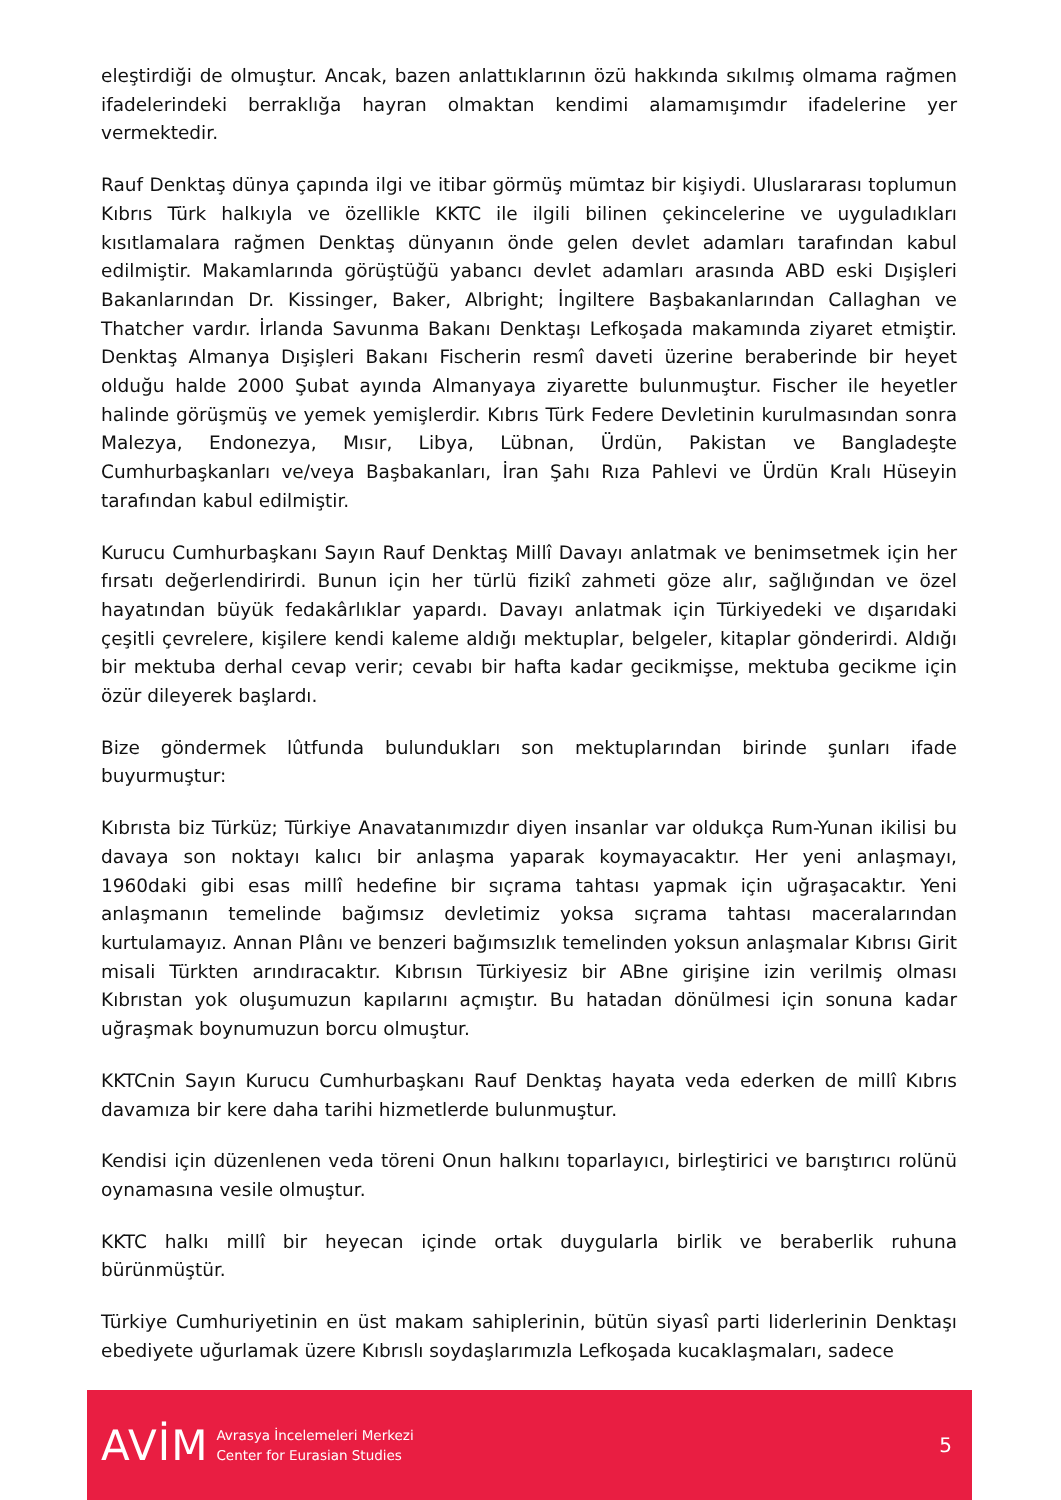eleştirdiği de olmuştur. Ancak, bazen anlattıklarının özü hakkında sıkılmış olmama rağmen ifadelerindeki berraklığa hayran olmaktan kendimi alamamışımdır ifadelerine yer vermektedir.
Rauf Denktaş dünya çapında ilgi ve itibar görmüş mümtaz bir kişiydi. Uluslararası toplumun Kıbrıs Türk halkıyla ve özellikle KKTC ile ilgili bilinen çekincelerine ve uyguladıkları kısıtlamalara rağmen Denktaş dünyanın önde gelen devlet adamları tarafından kabul edilmiştir. Makamlarında görüştüğü yabancı devlet adamları arasında ABD eski Dışişleri Bakanlarından Dr. Kissinger, Baker, Albright; İngiltere Başbakanlarından Callaghan ve Thatcher vardır. İrlanda Savunma Bakanı Denktaşı Lefkoşada makamında ziyaret etmiştir. Denktaş Almanya Dışişleri Bakanı Fischerin resmî daveti üzerine beraberinde bir heyet olduğu halde 2000 Şubat ayında Almanyaya ziyarette bulunmuştur. Fischer ile heyetler halinde görüşmüş ve yemek yemişlerdir. Kıbrıs Türk Federe Devletinin kurulmasından sonra Malezya, Endonezya, Mısır, Libya, Lübnan, Ürdün, Pakistan ve Bangladeşte Cumhurbaşkanları ve/veya Başbakanları, İran Şahı Rıza Pahlevi ve Ürdün Kralı Hüseyin tarafından kabul edilmiştir.
Kurucu Cumhurbaşkanı Sayın Rauf Denktaş Millî Davayı anlatmak ve benimsetmek için her fırsatı değerlendirirdi. Bunun için her türlü fizikî zahmeti göze alır, sağlığından ve özel hayatından büyük fedakârlıklar yapardı. Davayı anlatmak için Türkiyedeki ve dışarıdaki çeşitli çevrelere, kişilere kendi kaleme aldığı mektuplar, belgeler, kitaplar gönderirdi. Aldığı bir mektuba derhal cevap verir; cevabı bir hafta kadar gecikmişse, mektuba gecikme için özür dileyerek başlardı.
Bize göndermek lûtfunda bulundukları son mektuplarından birinde şunları ifade buyurmuştur:
Kıbrısta biz Türküz; Türkiye Anavatanımızdır diyen insanlar var oldukça Rum-Yunan ikilisi bu davaya son noktayı kalıcı bir anlaşma yaparak koymayacaktır. Her yeni anlaşmayı, 1960daki gibi esas millî hedefine bir sıçrama tahtası yapmak için uğraşacaktır. Yeni anlaşmanın temelinde bağımsız devletimiz yoksa sıçrama tahtası maceralarından kurtulamayız. Annan Plânı ve benzeri bağımsızlık temelinden yoksun anlaşmalar Kıbrısı Girit misali Türkten arındıracaktır. Kıbrısın Türkiyesiz bir ABne girişine izin verilmiş olması Kıbrıstan yok oluşumuzun kapılarını açmıştır. Bu hatadan dönülmesi için sonuna kadar uğraşmak boynumuzun borcu olmuştur.
KKTCnin Sayın Kurucu Cumhurbaşkanı Rauf Denktaş hayata veda ederken de millî Kıbrıs davamıza bir kere daha tarihi hizmetlerde bulunmuştur.
Kendisi için düzenlenen veda töreni Onun halkını toparlayıcı, birleştirici ve barıştırıcı rolünü oynamasına vesile olmuştur.
KKTC halkı millî bir heyecan içinde ortak duygularla birlik ve beraberlik ruhuna bürünmüştür.
Türkiye Cumhuriyetinin en üst makam sahiplerinin, bütün siyasî parti liderlerinin Denktaşı ebediyete uğurlamak üzere Kıbrıslı soydaşlarımızla Lefkoşada kucaklaşmaları, sadece
AVİM
Avrasya İncelemeleri Merkezi
Center for Eurasian Studies
5